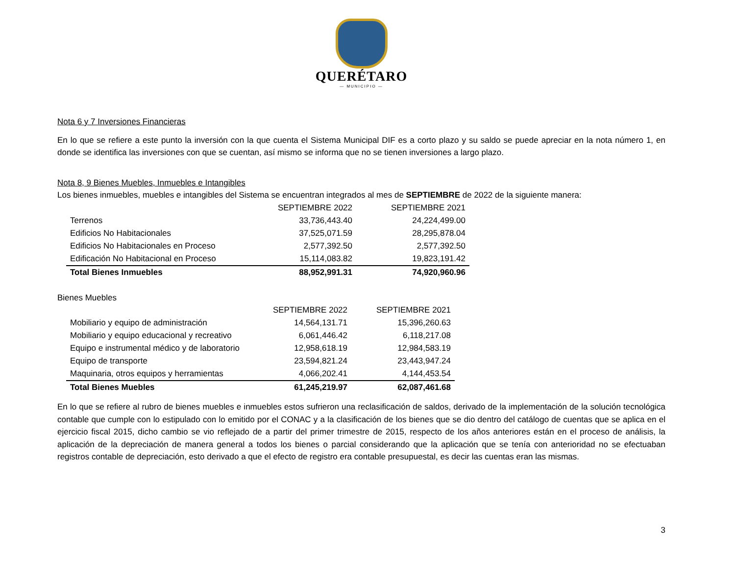QUERÉTARO
— MUNICIPIO —
Nota 6 y 7 Inversiones Financieras
En lo que se refiere a este punto la inversión con la que cuenta el Sistema Municipal DIF es a corto plazo y su saldo se puede apreciar en la nota número 1, en donde se identifica las inversiones con que se cuentan, así mismo se informa que no se tienen inversiones a largo plazo.
Nota 8, 9 Bienes Muebles, Inmuebles e Intangibles
Los bienes inmuebles, muebles e intangibles del Sistema se encuentran integrados al mes de SEPTIEMBRE de 2022 de la siguiente manera:
| | SEPTIEMBRE 2022 | SEPTIEMBRE 2021 |
| Terrenos | 33,736,443.40 | 24,224,499.00 |
| Edificios No Habitacionales | 37,525,071.59 | 28,295,878.04 |
| Edificios No Habitacionales en Proceso | 2,577,392.50 | 2,577,392.50 |
| Edificación No Habitacional en Proceso | 15,114,083.82 | 19,823,191.42 |
| Total Bienes Inmuebles | 88,952,991.31 | 74,920,960.96 |
Bienes Muebles
| | SEPTIEMBRE 2022 | SEPTIEMBRE 2021 |
| Mobiliario y equipo de administración | 14,564,131.71 | 15,396,260.63 |
| Mobiliario y equipo educacional y recreativo | 6,061,446.42 | 6,118,217.08 |
| Equipo e instrumental médico y de laboratorio | 12,958,618.19 | 12,984,583.19 |
| Equipo de transporte | 23,594,821.24 | 23,443,947.24 |
| Maquinaria, otros equipos y herramientas | 4,066,202.41 | 4,144,453.54 |
| Total Bienes Muebles | 61,245,219.97 | 62,087,461.68 |
En lo que se refiere al rubro de bienes muebles e inmuebles estos sufrieron una reclasificación de saldos, derivado de la implementación de la solución tecnológica contable que cumple con lo estipulado con lo emitido por el CONAC y a la clasificación de los bienes que se dio dentro del catálogo de cuentas que se aplica en el ejercicio fiscal 2015, dicho cambio se vio reflejado de a partir del primer trimestre de 2015, respecto de los años anteriores están en el proceso de análisis, la aplicación de la depreciación de manera general a todos los bienes o parcial considerando que la aplicación que se tenía con anterioridad no se efectuaban registros contable de depreciación, esto derivado a que el efecto de registro era contable presupuestal, es decir las cuentas eran las mismas.
3